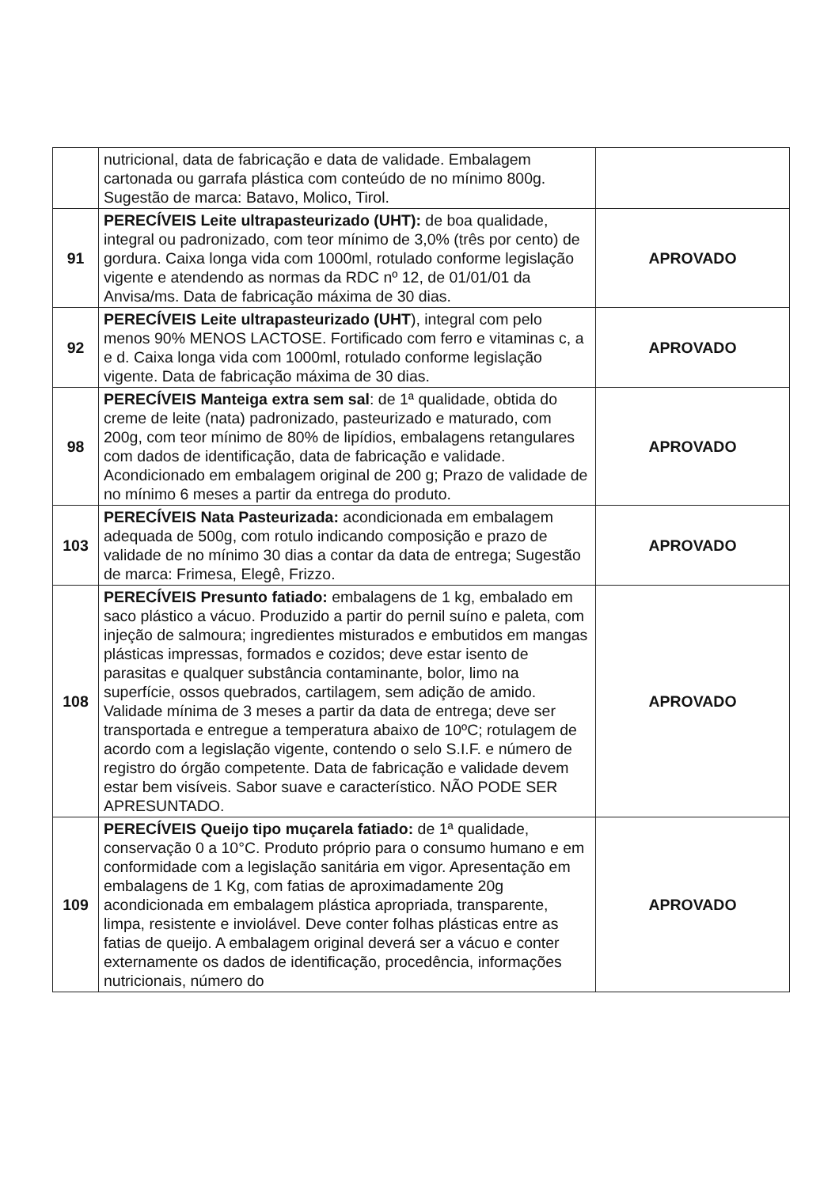| | nutricional, data de fabricação e data de validade. Embalagem cartonada ou garrafa plástica com conteúdo de no mínimo 800g. Sugestão de marca: Batavo, Molico, Tirol. | |
| 91 | PERECÍVEIS Leite ultrapasteurizado (UHT): de boa qualidade, integral ou padronizado, com teor mínimo de 3,0% (três por cento) de gordura. Caixa longa vida com 1000ml, rotulado conforme legislação vigente e atendendo as normas da RDC nº 12, de 01/01/01 da Anvisa/ms. Data de fabricação máxima de 30 dias. | APROVADO |
| 92 | PERECÍVEIS Leite ultrapasteurizado (UHT ), integral com pelo menos 90% MENOS LACTOSE. Fortificado com ferro e vitaminas c, a e d. Caixa longa vida com 1000ml, rotulado conforme legislação vigente. Data de fabricação máxima de 30 dias. | APROVADO |
| 98 | PERECÍVEIS Manteiga extra sem sal : de 1ª qualidade, obtida do creme de leite (nata) padronizado, pasteurizado e maturado, com 200g, com teor mínimo de 80% de lipídios, embalagens retangulares com dados de identificação, data de fabricação e validade. Acondicionado em embalagem original de 200 g; Prazo de validade de no mínimo 6 meses a partir da entrega do produto. | APROVADO |
| 103 | PERECÍVEIS Nata Pasteurizada: acondicionada em embalagem adequada de 500g, com rotulo indicando composição e prazo de validade de no mínimo 30 dias a contar da data de entrega; Sugestão de marca: Frimesa, Elegê, Frizzo. | APROVADO |
| 108 | PERECÍVEIS Presunto fatiado: embalagens de 1 kg, embalado em saco plástico a vácuo. Produzido a partir do pernil suíno e paleta, com injeção de salmoura; ingredientes misturados e embutidos em mangas plásticas impressas, formados e cozidos; deve estar isento de parasitas e qualquer substância contaminante, bolor, limo na superfície, ossos quebrados, cartilagem, sem adição de amido. Validade mínima de 3 meses a partir da data de entrega; deve ser transportada e entregue a temperatura abaixo de 10ºC; rotulagem de acordo com a legislação vigente, contendo o selo S.I.F. e número de registro do órgão competente. Data de fabricação e validade devem estar bem visíveis. Sabor suave e característico. NÃO PODE SER APRESUNTADO. | APROVADO |
| 109 | PERECÍVEIS Queijo tipo muçarela fatiado: de 1ª qualidade, conservação 0 a 10°C. Produto próprio para o consumo humano e em conformidade com a legislação sanitária em vigor. Apresentação em embalagens de 1 Kg, com fatias de aproximadamente 20g acondicionada em embalagem plástica apropriada, transparente, limpa, resistente e inviolável. Deve conter folhas plásticas entre as fatias de queijo. A embalagem original deverá ser a vácuo e conter externamente os dados de identificação, procedência, informações nutricionais, número do | APROVADO |